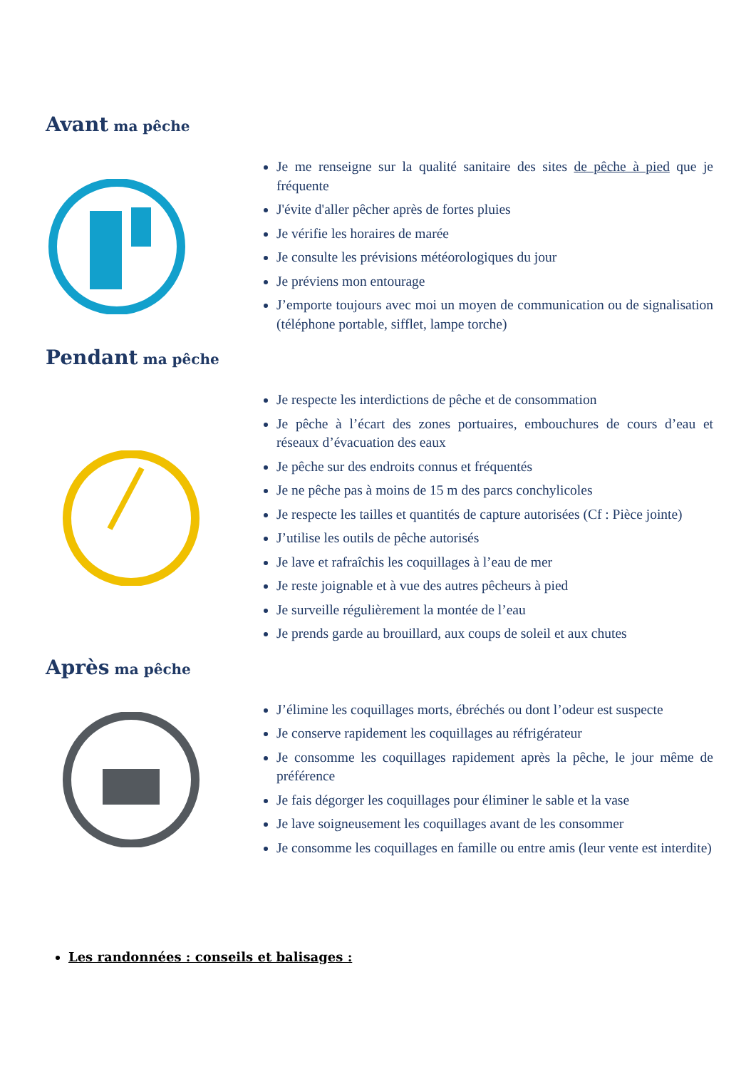Avant ma pêche
Je me renseigne sur la qualité sanitaire des sites de pêche à pied que je fréquente
J'évite d'aller pêcher après de fortes pluies
Je vérifie les horaires de marée
Je consulte les prévisions météorologiques du jour
Je préviens mon entourage
J’emporte toujours avec moi un moyen de communication ou de signalisation (téléphone portable, sifflet, lampe torche)
Pendant ma pêche
Je respecte les interdictions de pêche et de consommation
Je pêche à l’écart des zones portuaires, embouchures de cours d’eau et réseaux d’évacuation des eaux
Je pêche sur des endroits connus et fréquentés
Je ne pêche pas à moins de 15 m des parcs conchylicoles
Je respecte les tailles et quantités de capture autorisées (Cf : Pièce jointe)
J’utilise les outils de pêche autorisés
Je lave et rafraîchis les coquillages à l’eau de mer
Je reste joignable et à vue des autres pêcheurs à pied
Je surveille régulièrement la montée de l’eau
Je prends garde au brouillard, aux coups de soleil et aux chutes
Après ma pêche
J’élimine les coquillages morts, ébréchés ou dont l’odeur est suspecte
Je conserve rapidement les coquillages au réfrigérateur
Je consomme les coquillages rapidement après la pêche, le jour même de préférence
Je fais dégorger les coquillages pour éliminer le sable et la vase
Je lave soigneusement les coquillages avant de les consommer
Je consomme les coquillages en famille ou entre amis (leur vente est interdite)
Les randonnées : conseils et balisages :